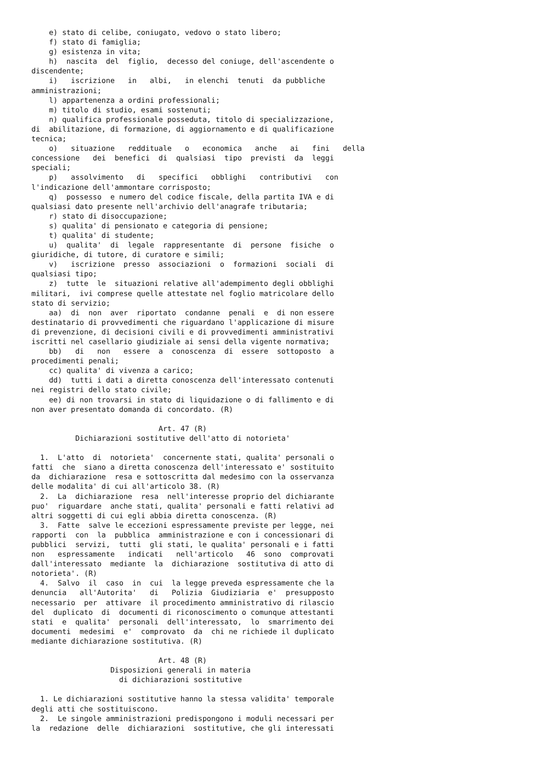e) stato di celibe, coniugato, vedovo o stato libero;
    f) stato di famiglia;
    g) esistenza in vita;
    h)  nascita  del  figlio,  decesso del coniuge, dell'ascendente o
discendente;
    i)   iscrizione   in   albi,   in elenchi  tenuti  da pubbliche
amministrazioni;
    l) appartenenza a ordini professionali;
    m) titolo di studio, esami sostenuti;
    n) qualifica professionale posseduta, titolo di specializzazione,
di  abilitazione, di formazione, di aggiornamento e di qualificazione
tecnica;
    o)   situazione   reddituale   o   economica   anche   ai   fini   della
concessione   dei  benefici  di  qualsiasi  tipo  previsti  da  leggi
speciali;
    p)   assolvimento   di   specifici   obblighi   contributivi   con
l'indicazione dell'ammontare corrisposto;
    q)  possesso  e numero del codice fiscale, della partita IVA e di
qualsiasi dato presente nell'archivio dell'anagrafe tributaria;
    r) stato di disoccupazione;
    s) qualita' di pensionato e categoria di pensione;
    t) qualita' di studente;
    u)  qualita'  di  legale  rappresentante  di  persone  fisiche  o
giuridiche, di tutore, di curatore e simili;
    v)   iscrizione  presso  associazioni  o  formazioni  sociali  di
qualsiasi tipo;
    z)  tutte  le  situazioni relative all'adempimento degli obblighi
militari,  ivi comprese quelle attestate nel foglio matricolare dello
stato di servizio;
    aa)  di  non  aver  riportato  condanne  penali  e  di non essere
destinatario di provvedimenti che riguardano l'applicazione di misure
di prevenzione, di decisioni civili e di provvedimenti amministrativi
iscritti nel casellario giudiziale ai sensi della vigente normativa;
    bb)   di   non   essere  a  conoscenza  di  essere  sottoposto  a
procedimenti penali;
    cc) qualita' di vivenza a carico;
    dd)  tutti i dati a diretta conoscenza dell'interessato contenuti
nei registri dello stato civile;
    ee) di non trovarsi in stato di liquidazione o di fallimento e di
non aver presentato domanda di concordato. (R)

                             Art. 47 (R)
          Dichiarazioni sostitutive dell'atto di notorieta'

  1.  L'atto  di  notorieta'  concernente stati, qualita' personali o
fatti  che  siano a diretta conoscenza dell'interessato e' sostituito
da  dichiarazione  resa e sottoscritta dal medesimo con la osservanza
delle modalita' di cui all'articolo 38. (R)
  2.  La  dichiarazione  resa  nell'interesse proprio del dichiarante
puo'  riguardare  anche stati, qualita' personali e fatti relativi ad
altri soggetti di cui egli abbia diretta conoscenza. (R)
  3.  Fatte  salve le eccezioni espressamente previste per legge, nei
rapporti  con  la  pubblica  amministrazione e con i concessionari di
pubblici  servizi,  tutti  gli stati, le qualita' personali e i fatti
non   espressamente   indicati   nell'articolo   46  sono  comprovati
dall'interessato  mediante  la  dichiarazione  sostitutiva di atto di
notorieta'. (R)
  4.  Salvo  il  caso  in  cui  la legge preveda espressamente che la
denuncia   all'Autorita'   di   Polizia  Giudiziaria  e'  presupposto
necessario  per  attivare  il procedimento amministrativo di rilascio
del  duplicato  di  documenti di riconoscimento o comunque attestanti
stati  e  qualita'  personali  dell'interessato,  lo  smarrimento dei
documenti  medesimi  e'  comprovato  da  chi ne richiede il duplicato
mediante dichiarazione sostitutiva. (R)

                             Art. 48 (R)
                  Disposizioni generali in materia
                    di dichiarazioni sostitutive

  1. Le dichiarazioni sostitutive hanno la stessa validita' temporale
degli atti che sostituiscono.
  2.  Le singole amministrazioni predispongono i moduli necessari per
la  redazione  delle  dichiarazioni  sostitutive, che gli interessati